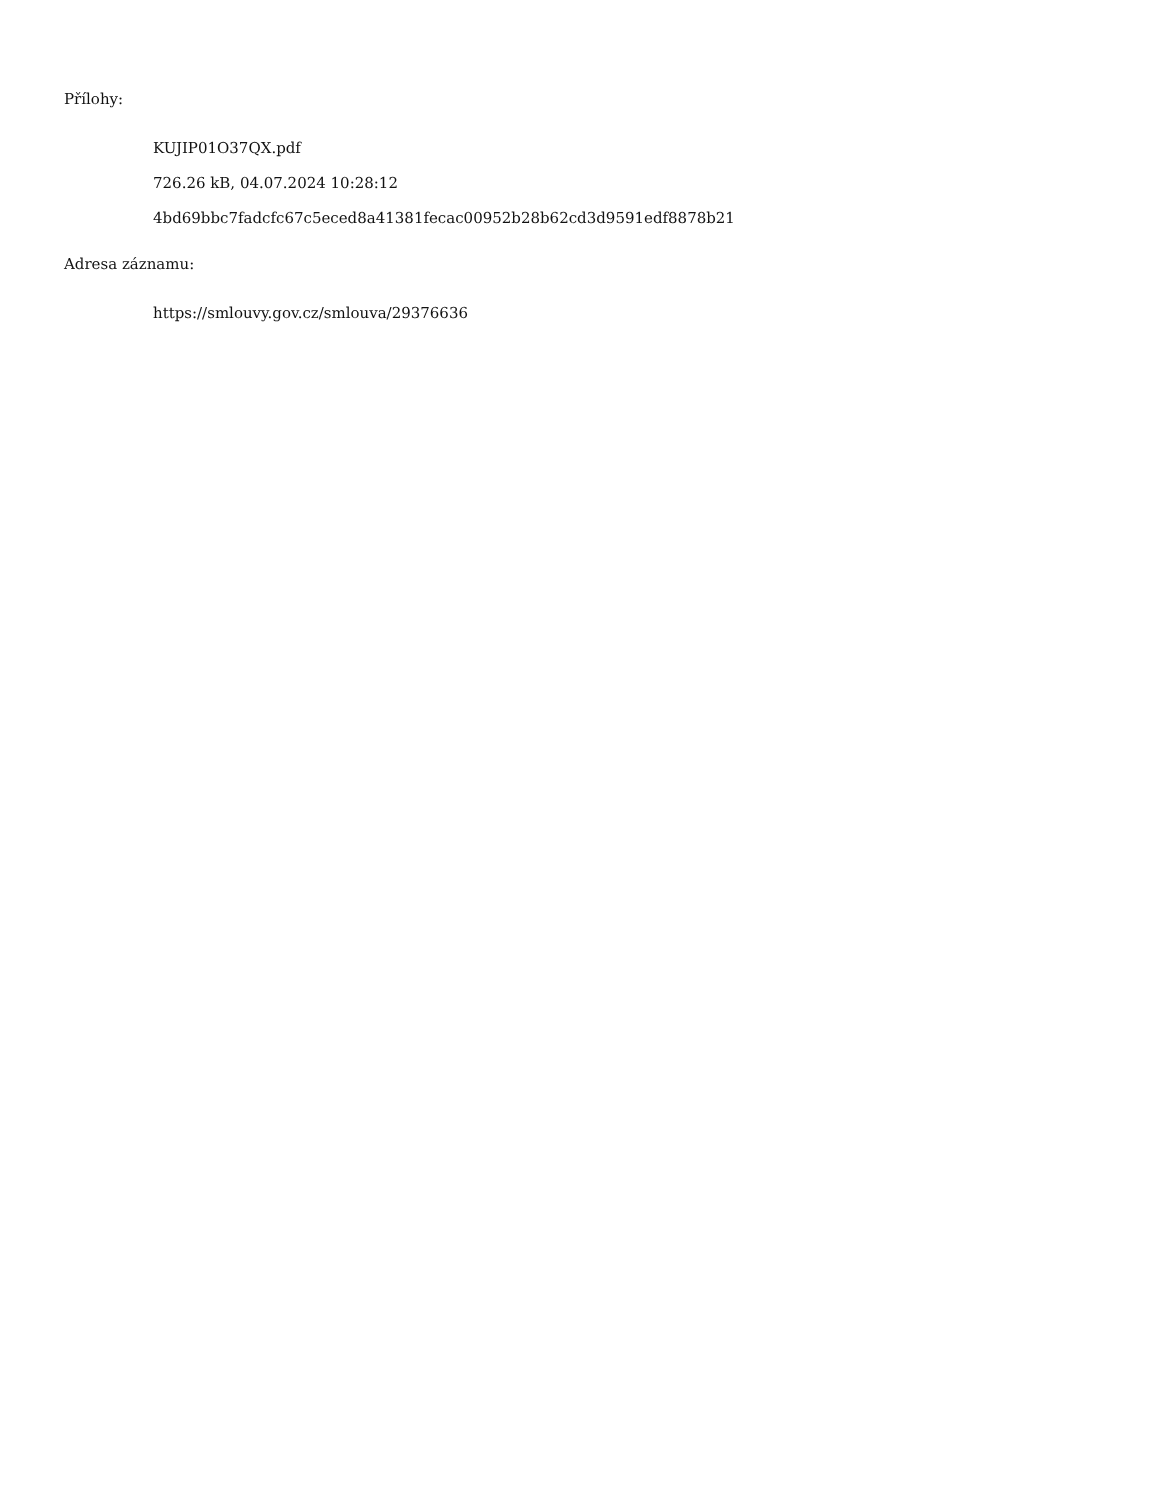Přílohy:
KUJIP01O37QX.pdf
726.26 kB, 04.07.2024 10:28:12
4bd69bbc7fadcfc67c5eced8a41381fecac00952b28b62cd3d9591edf8878b21
Adresa záznamu:
https://smlouvy.gov.cz/smlouva/29376636